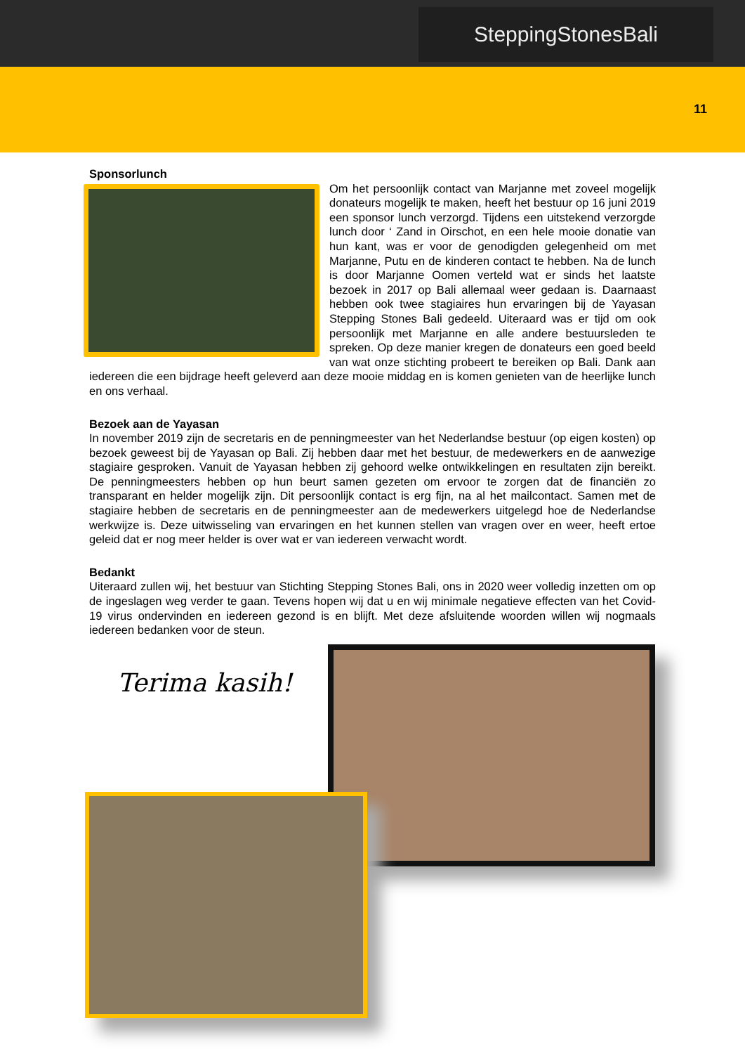SteppingStonesBali
11
Sponsorlunch
Om het persoonlijk contact van Marjanne met zoveel mogelijk donateurs mogelijk te maken, heeft het bestuur op 16 juni 2019 een sponsor lunch verzorgd. Tijdens een uitstekend verzorgde lunch door ‘ Zand in Oirschot, en een hele mooie donatie van hun kant, was er voor de genodigden gelegenheid om met Marjanne, Putu en de kinderen contact te hebben. Na de lunch is door Marjanne Oomen verteld wat er sinds het laatste bezoek in 2017 op Bali allemaal weer gedaan is. Daarnaast hebben ook twee stagiaires hun ervaringen bij de Yayasan Stepping Stones Bali gedeeld. Uiteraard was er tijd om ook persoonlijk met Marjanne en alle andere bestuursleden te spreken. Op deze manier kregen de donateurs een goed beeld van wat onze stichting probeert te bereiken op Bali. Dank aan iedereen die een bijdrage heeft geleverd aan deze mooie middag en is komen genieten van de heerlijke lunch en ons verhaal.
Bezoek aan de Yayasan
In november 2019 zijn de secretaris en de penningmeester van het Nederlandse bestuur (op eigen kosten) op bezoek geweest bij de Yayasan op Bali. Zij hebben daar met het bestuur, de medewerkers en de aanwezige stagiaire gesproken. Vanuit de Yayasan hebben zij gehoord welke ontwikkelingen en resultaten zijn bereikt. De penningmeesters hebben op hun beurt samen gezeten om ervoor te zorgen dat de financiën zo transparant en helder mogelijk zijn. Dit persoonlijk contact is erg fijn, na al het mailcontact. Samen met de stagiaire hebben de secretaris en de penningmeester aan de medewerkers uitgelegd hoe de Nederlandse werkwijze is. Deze uitwisseling van ervaringen en het kunnen stellen van vragen over en weer, heeft ertoe geleid dat er nog meer helder is over wat er van iedereen verwacht wordt.
Bedankt
Uiteraard zullen wij, het bestuur van Stichting Stepping Stones Bali, ons in 2020 weer volledig inzetten om op de ingeslagen weg verder te gaan. Tevens hopen wij dat u en wij minimale negatieve effecten van het Covid-19 virus ondervinden en iedereen gezond is en blijft. Met deze afsluitende woorden willen wij nogmaals iedereen bedanken voor de steun.
Terima kasih!